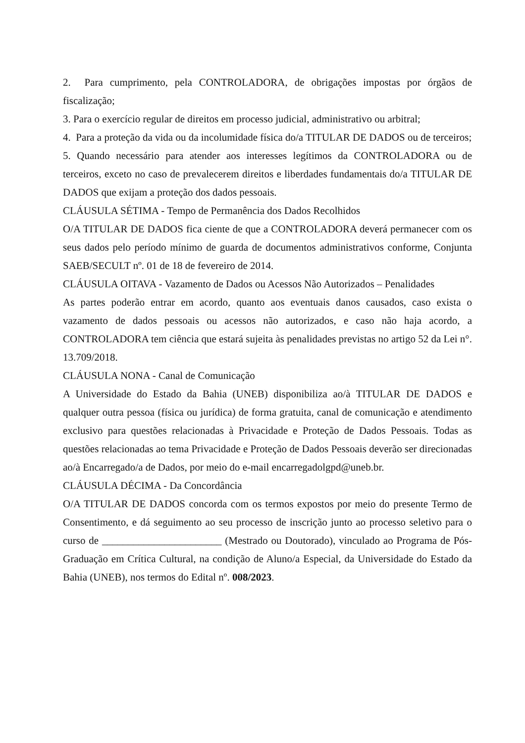2. Para cumprimento, pela CONTROLADORA, de obrigações impostas por órgãos de fiscalização;
3. Para o exercício regular de direitos em processo judicial, administrativo ou arbitral;
4. Para a proteção da vida ou da incolumidade física do/a TITULAR DE DADOS ou de terceiros;
5. Quando necessário para atender aos interesses legítimos da CONTROLADORA ou de terceiros, exceto no caso de prevalecerem direitos e liberdades fundamentais do/a TITULAR DE DADOS que exijam a proteção dos dados pessoais.
CLÁUSULA SÉTIMA - Tempo de Permanência dos Dados Recolhidos
O/A TITULAR DE DADOS fica ciente de que a CONTROLADORA deverá permanecer com os seus dados pelo período mínimo de guarda de documentos administrativos conforme, Conjunta SAEB/SECULT nº. 01 de 18 de fevereiro de 2014.
CLÁUSULA OITAVA - Vazamento de Dados ou Acessos Não Autorizados – Penalidades
As partes poderão entrar em acordo, quanto aos eventuais danos causados, caso exista o vazamento de dados pessoais ou acessos não autorizados, e caso não haja acordo, a CONTROLADORA tem ciência que estará sujeita às penalidades previstas no artigo 52 da Lei n°. 13.709/2018.
CLÁUSULA NONA - Canal de Comunicação
A Universidade do Estado da Bahia (UNEB) disponibiliza ao/à TITULAR DE DADOS e qualquer outra pessoa (física ou jurídica) de forma gratuita, canal de comunicação e atendimento exclusivo para questões relacionadas à Privacidade e Proteção de Dados Pessoais. Todas as questões relacionadas ao tema Privacidade e Proteção de Dados Pessoais deverão ser direcionadas ao/à Encarregado/a de Dados, por meio do e-mail encarregadolgpd@uneb.br.
CLÁUSULA DÉCIMA - Da Concordância
O/A TITULAR DE DADOS concorda com os termos expostos por meio do presente Termo de Consentimento, e dá seguimento ao seu processo de inscrição junto ao processo seletivo para o curso de _______________________ (Mestrado ou Doutorado), vinculado ao Programa de Pós-Graduação em Crítica Cultural, na condição de Aluno/a Especial, da Universidade do Estado da Bahia (UNEB), nos termos do Edital nº. 008/2023.